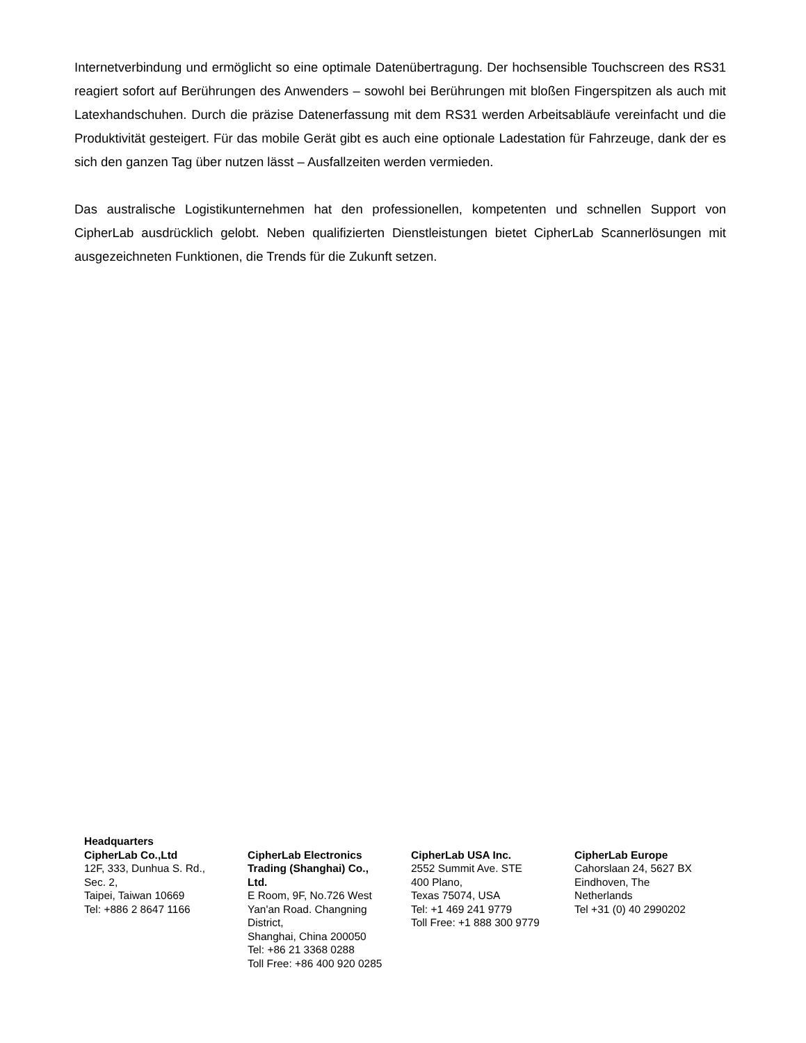Internetverbindung und ermöglicht so eine optimale Datenübertragung. Der hochsensible Touchscreen des RS31 reagiert sofort auf Berührungen des Anwenders – sowohl bei Berührungen mit bloßen Fingerspitzen als auch mit Latexhandschuhen. Durch die präzise Datenerfassung mit dem RS31 werden Arbeitsabläufe vereinfacht und die Produktivität gesteigert. Für das mobile Gerät gibt es auch eine optionale Ladestation für Fahrzeuge, dank der es sich den ganzen Tag über nutzen lässt – Ausfallzeiten werden vermieden.
Das australische Logistikunternehmen hat den professionellen, kompetenten und schnellen Support von CipherLab ausdrücklich gelobt. Neben qualifizierten Dienstleistungen bietet CipherLab Scannerlösungen mit ausgezeichneten Funktionen, die Trends für die Zukunft setzen.
Headquarters
CipherLab Co.,Ltd
12F, 333, Dunhua S. Rd.,
Sec. 2,
Taipei, Taiwan 10669
Tel: +886 2 8647 1166
CipherLab Electronics
Trading (Shanghai) Co.,
Ltd.
E Room, 9F, No.726 West
Yan'an Road. Changning
District,
Shanghai, China 200050
Tel: +86 21 3368 0288
Toll Free: +86 400 920 0285
CipherLab USA Inc.
2552 Summit Ave. STE
400 Plano,
Texas 75074, USA
Tel: +1 469 241 9779
Toll Free: +1 888 300 9779
CipherLab Europe
Cahorslaan 24, 5627 BX
Eindhoven, The
Netherlands
Tel +31 (0) 40 2990202